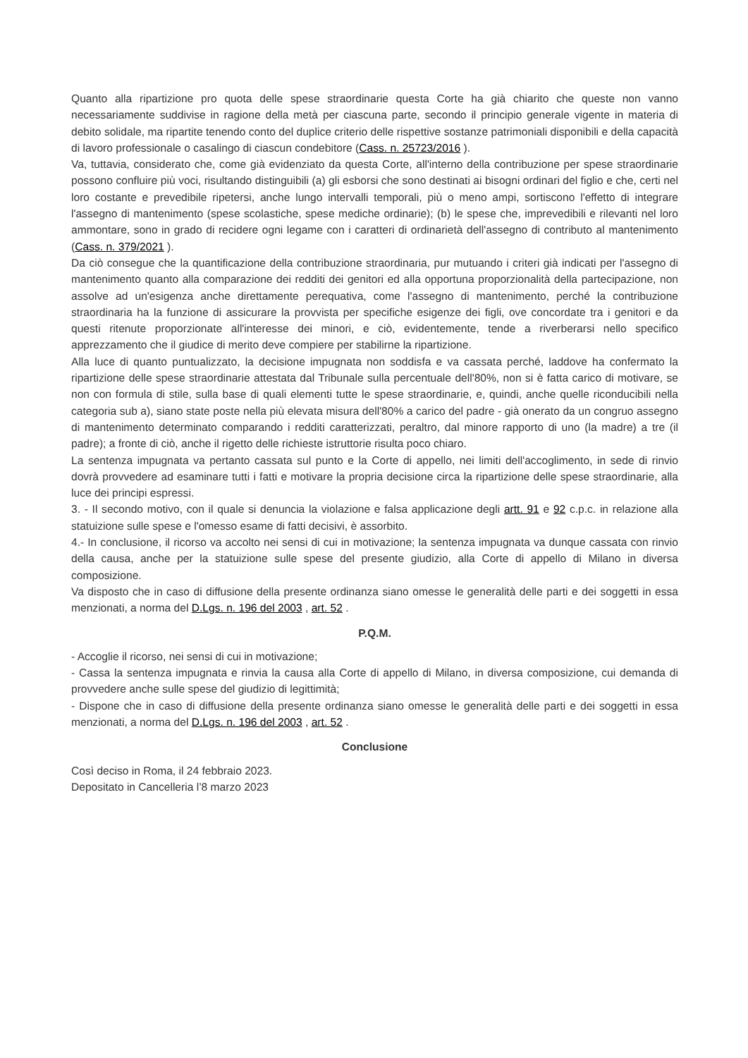Quanto alla ripartizione pro quota delle spese straordinarie questa Corte ha già chiarito che queste non vanno necessariamente suddivise in ragione della metà per ciascuna parte, secondo il principio generale vigente in materia di debito solidale, ma ripartite tenendo conto del duplice criterio delle rispettive sostanze patrimoniali disponibili e della capacità di lavoro professionale o casalingo di ciascun condebitore (Cass. n. 25723/2016 ).
Va, tuttavia, considerato che, come già evidenziato da questa Corte, all'interno della contribuzione per spese straordinarie possono confluire più voci, risultando distinguibili (a) gli esborsi che sono destinati ai bisogni ordinari del figlio e che, certi nel loro costante e prevedibile ripetersi, anche lungo intervalli temporali, più o meno ampi, sortiscono l'effetto di integrare l'assegno di mantenimento (spese scolastiche, spese mediche ordinarie); (b) le spese che, imprevedibili e rilevanti nel loro ammontare, sono in grado di recidere ogni legame con i caratteri di ordinarietà dell'assegno di contributo al mantenimento (Cass. n. 379/2021 ).
Da ciò consegue che la quantificazione della contribuzione straordinaria, pur mutuando i criteri già indicati per l'assegno di mantenimento quanto alla comparazione dei redditi dei genitori ed alla opportuna proporzionalità della partecipazione, non assolve ad un'esigenza anche direttamente perequativa, come l'assegno di mantenimento, perché la contribuzione straordinaria ha la funzione di assicurare la provvista per specifiche esigenze dei figli, ove concordate tra i genitori e da questi ritenute proporzionate all'interesse dei minori, e ciò, evidentemente, tende a riverberarsi nello specifico apprezzamento che il giudice di merito deve compiere per stabilirne la ripartizione.
Alla luce di quanto puntualizzato, la decisione impugnata non soddisfa e va cassata perché, laddove ha confermato la ripartizione delle spese straordinarie attestata dal Tribunale sulla percentuale dell'80%, non si è fatta carico di motivare, se non con formula di stile, sulla base di quali elementi tutte le spese straordinarie, e, quindi, anche quelle riconducibili nella categoria sub a), siano state poste nella più elevata misura dell'80% a carico del padre - già onerato da un congruo assegno di mantenimento determinato comparando i redditi caratterizzati, peraltro, dal minore rapporto di uno (la madre) a tre (il padre); a fronte di ciò, anche il rigetto delle richieste istruttorie risulta poco chiaro.
La sentenza impugnata va pertanto cassata sul punto e la Corte di appello, nei limiti dell'accoglimento, in sede di rinvio dovrà provvedere ad esaminare tutti i fatti e motivare la propria decisione circa la ripartizione delle spese straordinarie, alla luce dei principi espressi.
3. - Il secondo motivo, con il quale si denuncia la violazione e falsa applicazione degli artt. 91 e 92 c.p.c. in relazione alla statuizione sulle spese e l'omesso esame di fatti decisivi, è assorbito.
4.- In conclusione, il ricorso va accolto nei sensi di cui in motivazione; la sentenza impugnata va dunque cassata con rinvio della causa, anche per la statuizione sulle spese del presente giudizio, alla Corte di appello di Milano in diversa composizione.
Va disposto che in caso di diffusione della presente ordinanza siano omesse le generalità delle parti e dei soggetti in essa menzionati, a norma del D.Lgs. n. 196 del 2003 , art. 52 .
P.Q.M.
- Accoglie il ricorso, nei sensi di cui in motivazione;
- Cassa la sentenza impugnata e rinvia la causa alla Corte di appello di Milano, in diversa composizione, cui demanda di provvedere anche sulle spese del giudizio di legittimità;
- Dispone che in caso di diffusione della presente ordinanza siano omesse le generalità delle parti e dei soggetti in essa menzionati, a norma del D.Lgs. n. 196 del 2003 , art. 52 .
Conclusione
Così deciso in Roma, il 24 febbraio 2023.
Depositato in Cancelleria l’8 marzo 2023